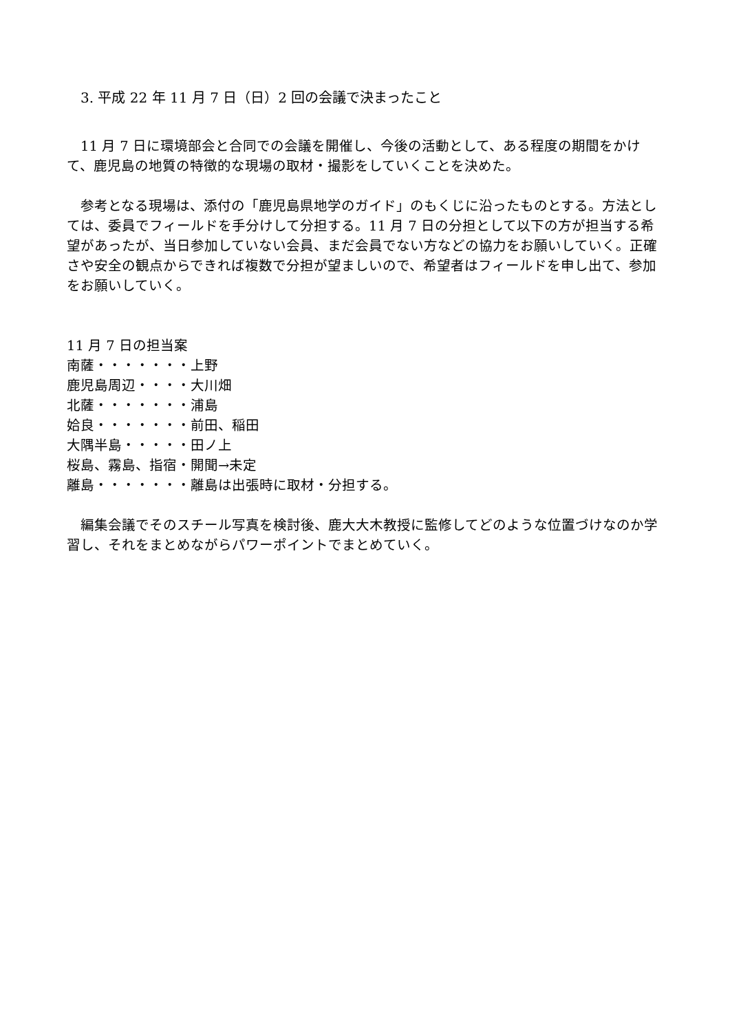3. 平成 22 年 11 月 7 日（日）2 回の会議で決まったこと
11 月 7 日に環境部会と合同での会議を開催し、今後の活動として、ある程度の期間をかけて、鹿児島の地質の特徴的な現場の取材・撮影をしていくことを決めた。
参考となる現場は、添付の「鹿児島県地学のガイド」のもくじに沿ったものとする。方法としては、委員でフィールドを手分けして分担する。11 月 7 日の分担として以下の方が担当する希望があったが、当日参加していない会員、まだ会員でない方などの協力をお願いしていく。正確さや安全の観点からできれば複数で分担が望ましいので、希望者はフィールドを申し出て、参加をお願いしていく。
11 月 7 日の担当案
南薩・・・・・・・上野
鹿児島周辺・・・・大川畑
北薩・・・・・・・浦島
姶良・・・・・・・前田、稲田
大隅半島・・・・・田ノ上
桜島、霧島、指宿・開聞→未定
離島・・・・・・・離島は出張時に取材・分担する。
編集会議でそのスチール写真を検討後、鹿大大木教授に監修してどのような位置づけなのか学習し、それをまとめながらパワーポイントでまとめていく。